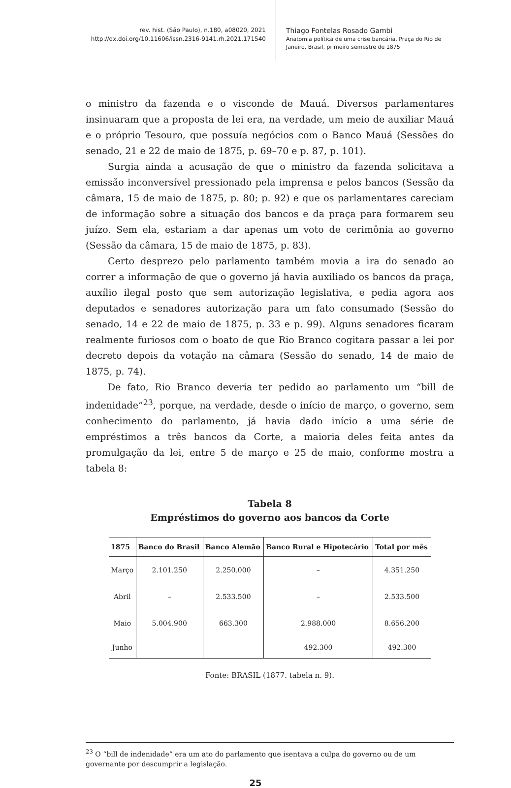rev. hist. (São Paulo), n.180, a08020, 2021
http://dx.doi.org/10.11606/issn.2316-9141.rh.2021.171540
Thiago Fontelas Rosado Gambi
Anatomia política de uma crise bancária, Praça do Rio de Janeiro, Brasil, primeiro semestre de 1875
o ministro da fazenda e o visconde de Mauá. Diversos parlamentares insinuaram que a proposta de lei era, na verdade, um meio de auxiliar Mauá e o próprio Tesouro, que possuía negócios com o Banco Mauá (Sessões do senado, 21 e 22 de maio de 1875, p. 69–70 e p. 87, p. 101).
Surgia ainda a acusação de que o ministro da fazenda solicitava a emissão inconversível pressionado pela imprensa e pelos bancos (Sessão da câmara, 15 de maio de 1875, p. 80; p. 92) e que os parlamentares careciam de informação sobre a situação dos bancos e da praça para formarem seu juízo. Sem ela, estariam a dar apenas um voto de cerimônia ao governo (Sessão da câmara, 15 de maio de 1875, p. 83).
Certo desprezo pelo parlamento também movia a ira do senado ao correr a informação de que o governo já havia auxiliado os bancos da praça, auxílio ilegal posto que sem autorização legislativa, e pedia agora aos deputados e senadores autorização para um fato consumado (Sessão do senado, 14 e 22 de maio de 1875, p. 33 e p. 99). Alguns senadores ficaram realmente furiosos com o boato de que Rio Branco cogitara passar a lei por decreto depois da votação na câmara (Sessão do senado, 14 de maio de 1875, p. 74).
De fato, Rio Branco deveria ter pedido ao parlamento um “bill de indenidade”<sup>23</sup>, porque, na verdade, desde o início de março, o governo, sem conhecimento do parlamento, já havia dado início a uma série de empréstimos a três bancos da Corte, a maioria deles feita antes da promulgação da lei, entre 5 de março e 25 de maio, conforme mostra a tabela 8:
Tabela 8
Empréstimos do governo aos bancos da Corte
| 1875 | Banco do Brasil | Banco Alemão | Banco Rural e Hipotecário | Total por mês |
| --- | --- | --- | --- | --- |
| Março | 2.101.250 | 2.250.000 | – | 4.351.250 |
| Abril | – | 2.533.500 | – | 2.533.500 |
| Maio | 5.004.900 | 663.300 | 2.988.000 | 8.656.200 |
| Junho | | | 492.300 | 492.300 |
Fonte: BRASIL (1877. tabela n. 9).
<sup>23</sup> O “bill de indenidade” era um ato do parlamento que isentava a culpa do governo ou de um governante por descumprir a legislação.
25